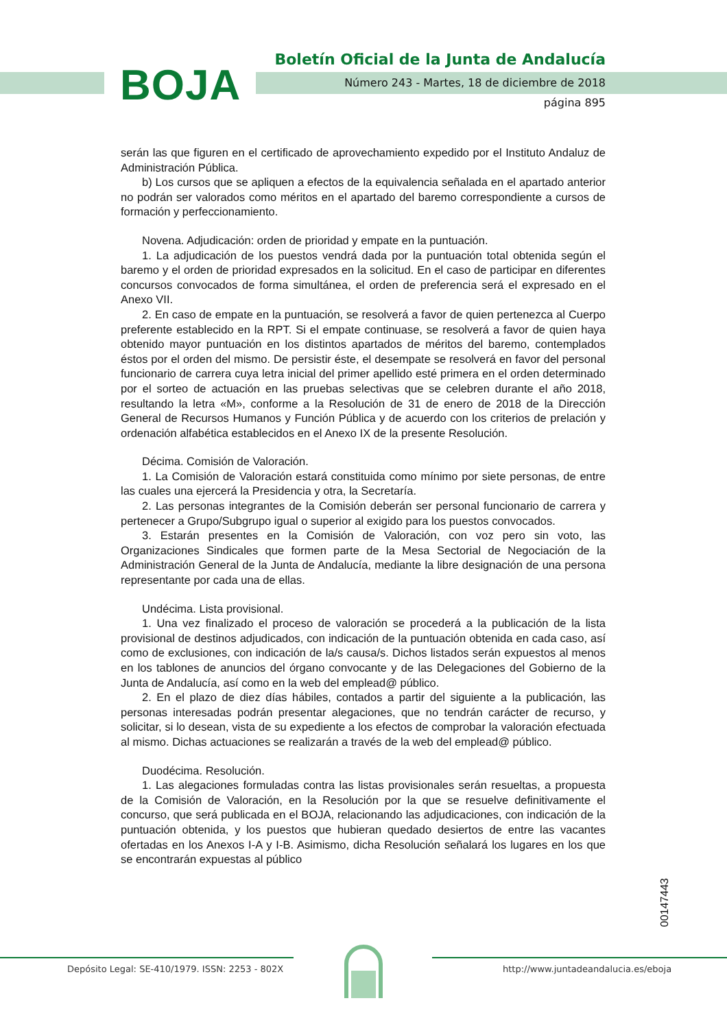BOJA
Boletín Oficial de la Junta de Andalucía
Número 243 - Martes, 18 de diciembre de 2018
página 895
serán las que figuren en el certificado de aprovechamiento expedido por el Instituto Andaluz de Administración Pública.
b) Los cursos que se apliquen a efectos de la equivalencia señalada en el apartado anterior no podrán ser valorados como méritos en el apartado del baremo correspondiente a cursos de formación y perfeccionamiento.
Novena. Adjudicación: orden de prioridad y empate en la puntuación.
1. La adjudicación de los puestos vendrá dada por la puntuación total obtenida según el baremo y el orden de prioridad expresados en la solicitud. En el caso de participar en diferentes concursos convocados de forma simultánea, el orden de preferencia será el expresado en el Anexo VII.
2. En caso de empate en la puntuación, se resolverá a favor de quien pertenezca al Cuerpo preferente establecido en la RPT. Si el empate continuase, se resolverá a favor de quien haya obtenido mayor puntuación en los distintos apartados de méritos del baremo, contemplados éstos por el orden del mismo. De persistir éste, el desempate se resolverá en favor del personal funcionario de carrera cuya letra inicial del primer apellido esté primera en el orden determinado por el sorteo de actuación en las pruebas selectivas que se celebren durante el año 2018, resultando la letra «M», conforme a la Resolución de 31 de enero de 2018 de la Dirección General de Recursos Humanos y Función Pública y de acuerdo con los criterios de prelación y ordenación alfabética establecidos en el Anexo IX de la presente Resolución.
Décima. Comisión de Valoración.
1. La Comisión de Valoración estará constituida como mínimo por siete personas, de entre las cuales una ejercerá la Presidencia y otra, la Secretaría.
2. Las personas integrantes de la Comisión deberán ser personal funcionario de carrera y pertenecer a Grupo/Subgrupo igual o superior al exigido para los puestos convocados.
3. Estarán presentes en la Comisión de Valoración, con voz pero sin voto, las Organizaciones Sindicales que formen parte de la Mesa Sectorial de Negociación de la Administración General de la Junta de Andalucía, mediante la libre designación de una persona representante por cada una de ellas.
Undécima. Lista provisional.
1. Una vez finalizado el proceso de valoración se procederá a la publicación de la lista provisional de destinos adjudicados, con indicación de la puntuación obtenida en cada caso, así como de exclusiones, con indicación de la/s causa/s. Dichos listados serán expuestos al menos en los tablones de anuncios del órgano convocante y de las Delegaciones del Gobierno de la Junta de Andalucía, así como en la web del emplead@ público.
2. En el plazo de diez días hábiles, contados a partir del siguiente a la publicación, las personas interesadas podrán presentar alegaciones, que no tendrán carácter de recurso, y solicitar, si lo desean, vista de su expediente a los efectos de comprobar la valoración efectuada al mismo. Dichas actuaciones se realizarán a través de la web del emplead@ público.
Duodécima. Resolución.
1. Las alegaciones formuladas contra las listas provisionales serán resueltas, a propuesta de la Comisión de Valoración, en la Resolución por la que se resuelve definitivamente el concurso, que será publicada en el BOJA, relacionando las adjudicaciones, con indicación de la puntuación obtenida, y los puestos que hubieran quedado desiertos de entre las vacantes ofertadas en los Anexos I-A y I-B. Asimismo, dicha Resolución señalará los lugares en los que se encontrarán expuestas al público
00147443
Depósito Legal: SE-410/1979. ISSN: 2253 - 802X
http://www.juntadeandalucia.es/eboja